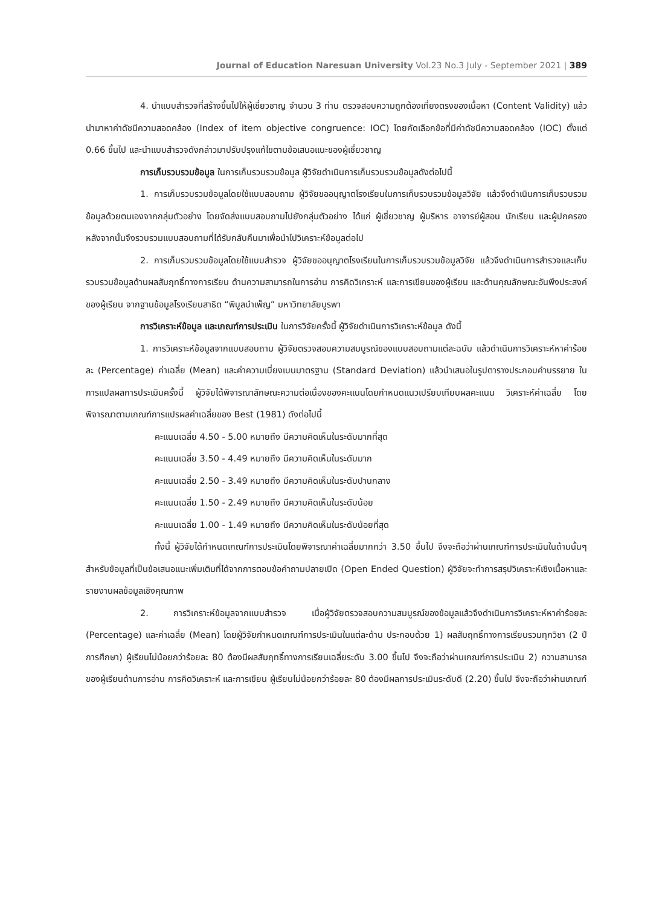Journal of Education Naresuan University Vol.23 No.3 July - September 2021 | 389
4. นำแบบสำรวจที่สร้างขึ้นไปให้ผู้เชี่ยวชาญ จำนวน 3 ท่าน ตรวจสอบความถูกต้องเที่ยงตรงของเนื้อหา (Content Validity) แล้วนำมาหาค่าดัชนีความสอดคล้อง (Index of item objective congruence: IOC) โดยคัดเลือกข้อที่มีค่าดัชนีความสอดคล้อง (IOC) ตั้งแต่ 0.66 ขึ้นไป และนำแบบสำรวจดังกล่าวมาปรับปรุงแก้ไขตามข้อเสนอแนะของผู้เชี่ยวชาญ
การเก็บรวบรวมข้อมูล ในการเก็บรวบรวมข้อมูล ผู้วิจัยดำเนินการเก็บรวบรวมข้อมูลดังต่อไปนี้
1. การเก็บรวบรวมข้อมูลโดยใช้แบบสอบถาม ผู้วิจัยขออนุญาตโรงเรียนในการเก็บรวบรวมข้อมูลวิจัย แล้วจึงดำเนินการเก็บรวบรวมข้อมูลด้วยตนเองจากกลุ่มตัวอย่าง โดยจัดส่งแบบสอบถามไปยังกลุ่มตัวอย่าง ได้แก่ ผู้เชี่ยวชาญ ผู้บริหาร อาจารย์ผู้สอน นักเรียน และผู้ปกครอง หลังจากนั้นจึงรวบรวมแบบสอบถามที่ได้รับกลับคืนมาเพื่อนำไปวิเคราะห์ข้อมูลต่อไป
2. การเก็บรวบรวมข้อมูลโดยใช้แบบสำรวจ ผู้วิจัยขออนุญาตโรงเรียนในการเก็บรวบรวมข้อมูลวิจัย แล้วจึงดำเนินการสำรวจและเก็บรวบรวมข้อมูลด้านผลสัมฤทธิ์ทางการเรียน ด้านความสามารถในการอ่าน การคิดวิเคราะห์ และการเขียนของผู้เรียน และด้านคุณลักษณะอันพึงประสงค์ของผู้เรียน จากฐานข้อมูลโรงเรียนสาธิต “พิบูลบำเพ็ญ” มหาวิทยาลัยบูรพา
การวิเคราะห์ข้อมูล และเกณฑ์การประเมิน ในการวิจัยครั้งนี้ ผู้วิจัยดำเนินการวิเคราะห์ข้อมูล ดังนี้
1. การวิเคราะห์ข้อมูลจากแบบสอบถาม ผู้วิจัยตรวจสอบความสมบูรณ์ของแบบสอบถามแต่ละฉบับ แล้วดำเนินการวิเคราะห์หาค่าร้อยละ (Percentage) ค่าเฉลี่ย (Mean) และค่าความเบี่ยงเบนมาตรฐาน (Standard Deviation) แล้วนำเสนอในรูปตารางประกอบคำบรรยาย ในการแปลผลการประเมินครั้งนี้ ผู้วิจัยได้พิจารณาลักษณะความต่อเนื่องของคะแนนโดยกำหนดแนวเปรียบเทียบผลคะแนน วิเคราะห์ค่าเฉลี่ย โดยพิจารณาตามเกณฑ์การแปรผลค่าเฉลี่ยของ Best (1981) ดังต่อไปนี้
คะแนนเฉลี่ย 4.50 - 5.00 หมายถึง มีความคิดเห็นในระดับมากที่สุด
คะแนนเฉลี่ย 3.50 - 4.49 หมายถึง มีความคิดเห็นในระดับมาก
คะแนนเฉลี่ย 2.50 - 3.49 หมายถึง มีความคิดเห็นในระดับปานกลาง
คะแนนเฉลี่ย 1.50 - 2.49 หมายถึง มีความคิดเห็นในระดับน้อย
คะแนนเฉลี่ย 1.00 - 1.49 หมายถึง มีความคิดเห็นในระดับน้อยที่สุด
ทั้งนี้ ผู้วิจัยได้กำหนดเกณฑ์การประเมินโดยพิจารณาค่าเฉลี่ยมากกว่า 3.50 ขึ้นไป จึงจะถือว่าผ่านเกณฑ์การประเมินในด้านนั้นๆ สำหรับข้อมูลที่เป็นข้อเสนอแนะเพิ่มเติมที่ได้จากการตอบข้อคำถามปลายเปิด (Open Ended Question) ผู้วิจัยจะทำการสรุปวิเคราะห์เชิงเนื้อหาและรายงานผลข้อมูลเชิงคุณภาพ
2. การวิเคราะห์ข้อมูลจากแบบสำรวจ เมื่อผู้วิจัยตรวจสอบความสมบูรณ์ของข้อมูลแล้วจึงดำเนินการวิเคราะห์หาค่าร้อยละ (Percentage) และค่าเฉลี่ย (Mean) โดยผู้วิจัยกำหนดเกณฑ์การประเมินในแต่ละด้าน ประกอบด้วย 1) ผลสัมฤทธิ์ทางการเรียนรวมทุกวิชา (2 ปีการศึกษา) ผู้เรียนไม่น้อยกว่าร้อยละ 80 ต้องมีผลสัมฤทธิ์ทางการเรียนเฉลี่ยระดับ 3.00 ขึ้นไป จึงจะถือว่าผ่านเกณฑ์การประเมิน 2) ความสามารถของผู้เรียนด้านการอ่าน การคิดวิเคราะห์ และการเขียน ผู้เรียนไม่น้อยกว่าร้อยละ 80 ต้องมีผลการประเมินระดับดี (2.20) ขึ้นไป จึงจะถือว่าผ่านเกณฑ์